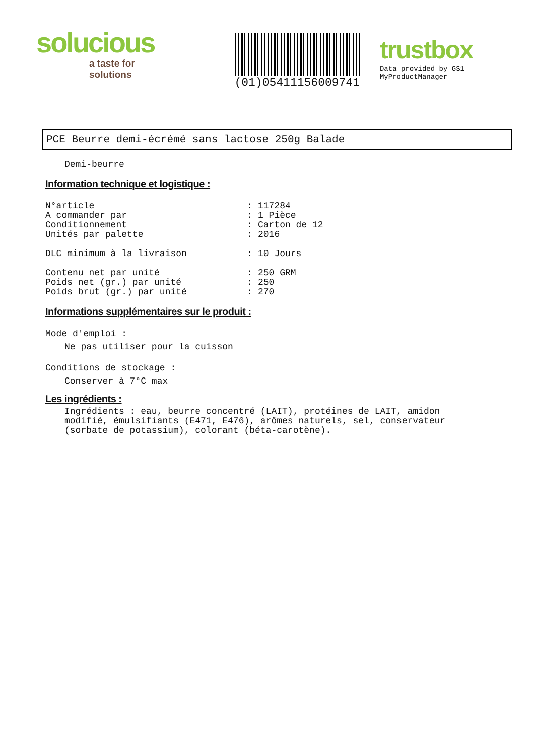solucious
a taste for solutions
(01)05411156009741
trustbox
Data provided by GS1 MyProductManager
PCE Beurre demi-écrémé sans lactose 250g Balade
Demi-beurre
Information technique et logistique :
| N°article | : | 117284 |
| A commander par | : | 1 Pièce |
| Conditionnement | : | Carton de 12 |
| Unités par palette | : | 2016 |
| DLC minimum à la livraison | : | 10 Jours |
| Contenu net par unité | : | 250 GRM |
| Poids net (gr.) par unité | : | 250 |
| Poids brut (gr.) par unité | : | 270 |
Informations supplémentaires sur le produit :
Mode d'emploi :
Ne pas utiliser pour la cuisson
Conditions de stockage :
Conserver à 7°C max
Les ingrédients :
Ingrédients : eau, beurre concentré (LAIT), protéines de LAIT, amidon modifié, émulsifiants (E471, E476), arômes naturels, sel, conservateur (sorbate de potassium), colorant (béta-carotène).